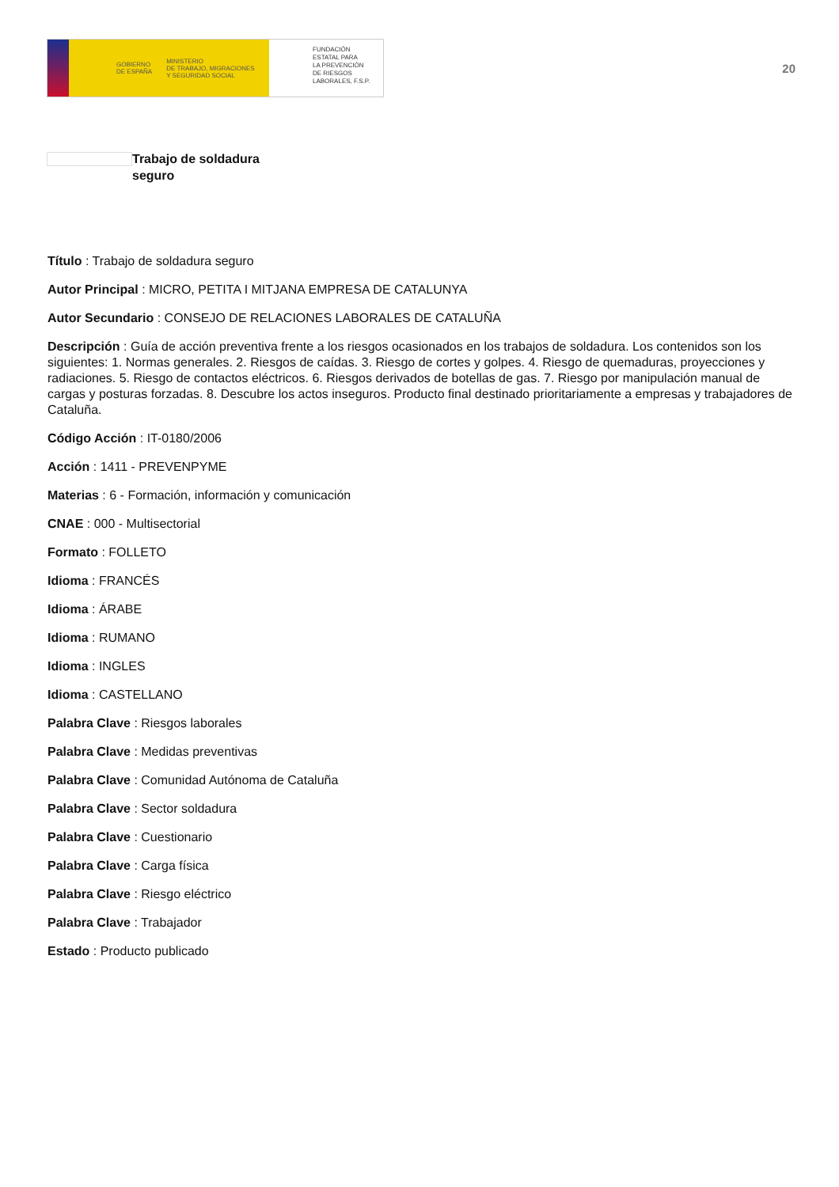GOBIERNO
DE ESPAÑA MINISTERIO
DE TRABAJO, MIGRACIONES
Y SEGURIDAD SOCIAL
FUNDACIÓN
ESTATAL PARA
LA PREVENCIÓN
DE RIESGOS
LABORALES, F.S.P.
20
Trabajo de soldadura seguro
Título : Trabajo de soldadura seguro
Autor Principal : MICRO, PETITA I MITJANA EMPRESA DE CATALUNYA
Autor Secundario : CONSEJO DE RELACIONES LABORALES DE CATALUÑA
Descripción : Guía de acción preventiva frente a los riesgos ocasionados en los trabajos de soldadura. Los contenidos son los siguientes: 1. Normas generales. 2. Riesgos de caídas. 3. Riesgo de cortes y golpes. 4. Riesgo de quemaduras, proyecciones y radiaciones. 5. Riesgo de contactos eléctricos. 6. Riesgos derivados de botellas de gas. 7. Riesgo por manipulación manual de cargas y posturas forzadas. 8. Descubre los actos inseguros. Producto final destinado prioritariamente a empresas y trabajadores de Cataluña.
Código Acción : IT-0180/2006
Acción : 1411 - PREVENPYME
Materias : 6 - Formación, información y comunicación
CNAE : 000 - Multisectorial
Formato : FOLLETO
Idioma : FRANCÉS
Idioma : ÁRABE
Idioma : RUMANO
Idioma : INGLES
Idioma : CASTELLANO
Palabra Clave : Riesgos laborales
Palabra Clave : Medidas preventivas
Palabra Clave : Comunidad Autónoma de Cataluña
Palabra Clave : Sector soldadura
Palabra Clave : Cuestionario
Palabra Clave : Carga física
Palabra Clave : Riesgo eléctrico
Palabra Clave : Trabajador
Estado : Producto publicado